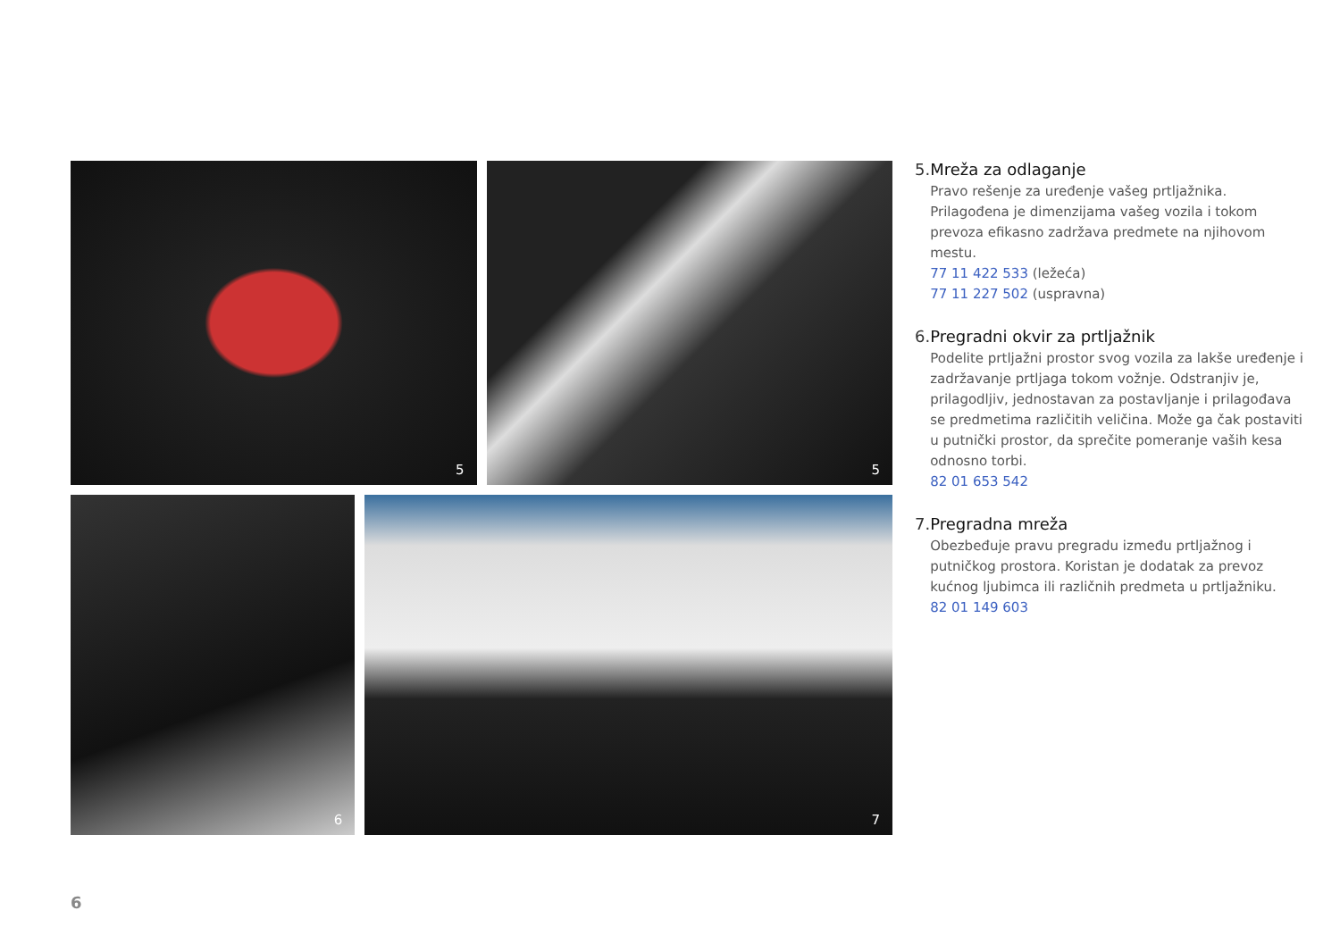5
5
6
7
5. Mreža za odlaganje
Pravo rešenje za uređenje vašeg prtljažnika. Prilagođena je dimenzijama vašeg vozila i tokom prevoza efikasno zadržava predmete na njihovom mestu.
77 11 422 533 (ležeća)
77 11 227 502 (uspravna)
6. Pregradni okvir za prtljažnik
Podelite prtljažni prostor svog vozila za lakše uređenje i zadržavanje prtljaga tokom vožnje. Odstranjiv je, prilagodljiv, jednostavan za postavljanje i prilagođava se predmetima različitih veličina. Može ga čak postaviti u putnički prostor, da sprečite pomeranje vaših kesa odnosno torbi.
82 01 653 542
7. Pregradna mreža
Obezbeđuje pravu pregradu između prtljažnog i putničkog prostora. Koristan je dodatak za prevoz kućnog ljubimca ili različnih predmeta u prtljažniku.
82 01 149 603
6